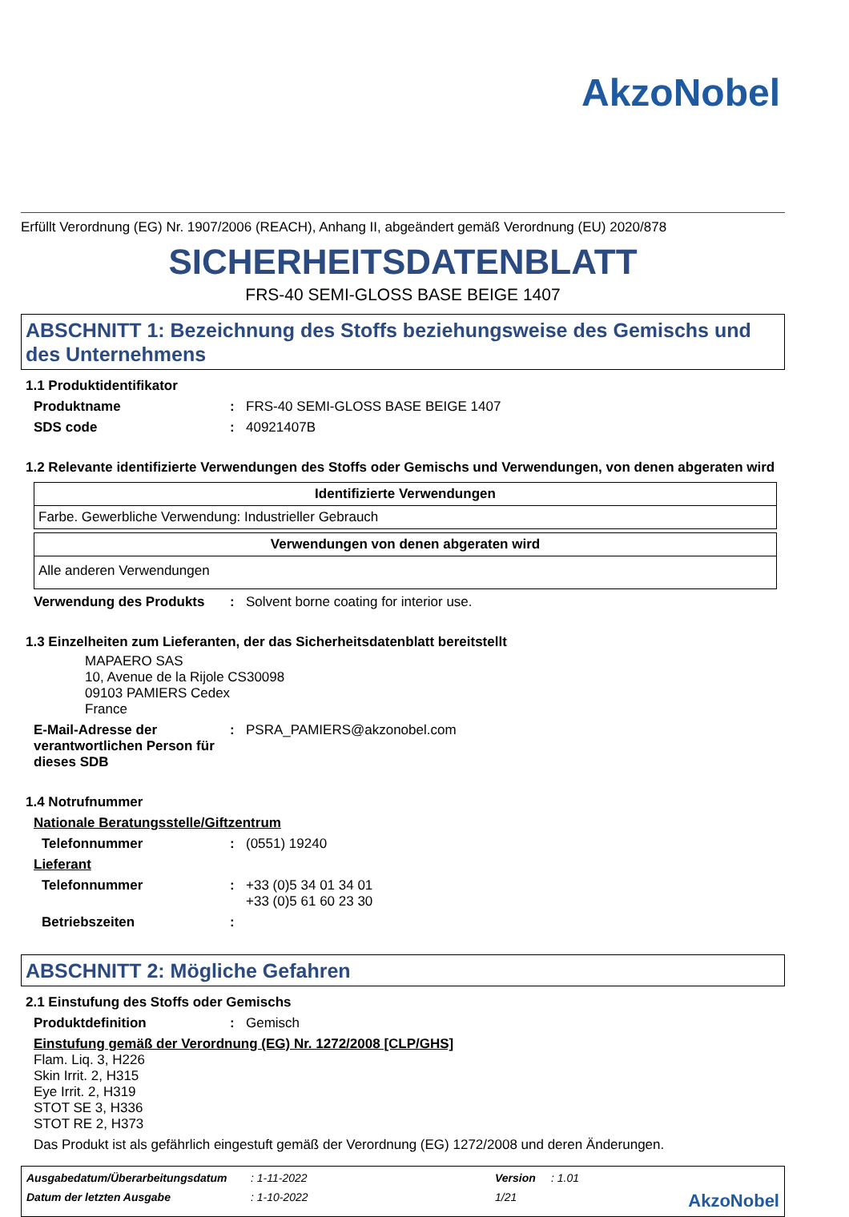AkzoNobel
Erfüllt Verordnung (EG) Nr. 1907/2006 (REACH), Anhang II, abgeändert gemäß Verordnung (EU) 2020/878
SICHERHEITSDATENBLATT
FRS-40 SEMI-GLOSS BASE BEIGE 1407
ABSCHNITT 1: Bezeichnung des Stoffs beziehungsweise des Gemischs und des Unternehmens
1.1 Produktidentifikator
Produktname: FRS-40 SEMI-GLOSS BASE BEIGE 1407
SDS code: 40921407B
1.2 Relevante identifizierte Verwendungen des Stoffs oder Gemischs und Verwendungen, von denen abgeraten wird
| Identifizierte Verwendungen |
| --- |
| Farbe. Gewerbliche Verwendung: Industrieller Gebrauch |
| Verwendungen von denen abgeraten wird |
| --- |
| Alle anderen Verwendungen |
Verwendung des Produkts: Solvent borne coating for interior use.
1.3 Einzelheiten zum Lieferanten, der das Sicherheitsdatenblatt bereitstellt
MAPAERO SAS
10, Avenue de la Rijole CS30098
09103 PAMIERS Cedex
France
E-Mail-Adresse der verantwortlichen Person für dieses SDB: PSRA_PAMIERS@akzonobel.com
1.4 Notrufnummer
Nationale Beratungsstelle/Giftzentrum
Telefonnummer: (0551) 19240
Lieferant
Telefonnummer: +33 (0)5 34 01 34 01
+33 (0)5 61 60 23 30
Betriebszeiten:
ABSCHNITT 2: Mögliche Gefahren
2.1 Einstufung des Stoffs oder Gemischs
Produktdefinition: Gemisch
Einstufung gemäß der Verordnung (EG) Nr. 1272/2008 [CLP/GHS]
Flam. Liq. 3, H226
Skin Irrit. 2, H315
Eye Irrit. 2, H319
STOT SE 3, H336
STOT RE 2, H373
Das Produkt ist als gefährlich eingestuft gemäß der Verordnung (EG) 1272/2008 und deren Änderungen.
Ausgabedatum/Überarbeitungsdatum: 1-11-2022 Version: 1.01 Datum der letzten Ausgabe: 1-10-2022 1/21 AkzoNobel